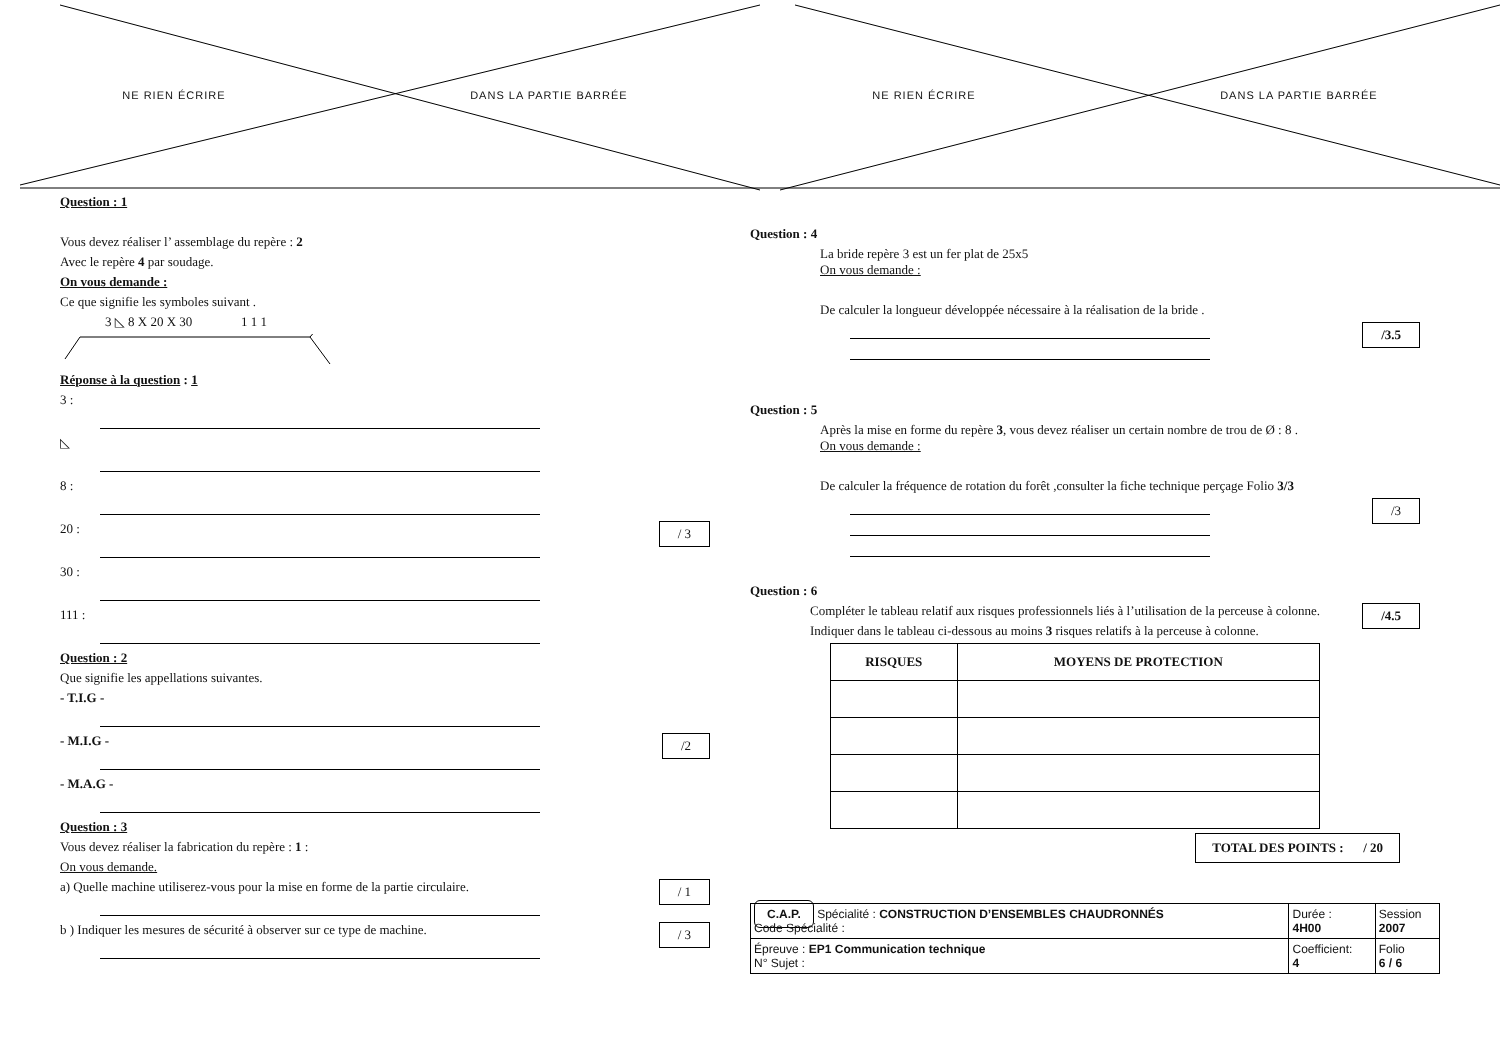NE RIEN ÉCRIRE DANS LA PARTIE BARRÉE
NE RIEN ÉCRIRE DANS LA PARTIE BARRÉE
Question : 1
Vous devez réaliser l’ assemblage du repère : 2
Avec le repère 4 par soudage.
On vous demande :
Ce que signifie les symboles suivant .
3 ◺ 8 X 20 X 30 1 1 1
Réponse à la question : 1
3 :
◺
8 :
20 : / 3
30 :
111 :
Question : 2
Que signifie les appellations suivantes.
- T.I.G -
- M.I.G - /2
- M.A.G -
Question : 3
Vous devez réaliser la fabrication du repère : 1 :
On vous demande.
a) Quelle machine utiliserez-vous pour la mise en forme de la partie circulaire. / 1
b ) Indiquer les mesures de sécurité à observer sur ce type de machine. / 3
Question : 4
La bride repère 3 est un fer plat de 25x5
On vous demande :
De calculer la longueur développée nécessaire à la réalisation de la bride .
/3.5
Question : 5
Après la mise en forme du repère 3, vous devez réaliser un certain nombre de trou de Ø : 8 .
On vous demande :
De calculer la fréquence de rotation du forêt ,consulter la fiche technique perçage Folio 3/3
/3
Question : 6
Compléter le tableau relatif aux risques professionnels liés à l’utilisation de la perceuse à colonne. /4.5
Indiquer dans le tableau ci-dessous au moins 3 risques relatifs à la perceuse à colonne.
| RISQUES | MOYENS DE PROTECTION |
| --- | --- |
TOTAL DES POINTS : / 20
| C.A.P. Spécialité : CONSTRUCTION D’ENSEMBLES CHAUDRONNÉS Code Spécialité : | Durée : 4H00 | Session 2007 |
| Épreuve : EP1 Communication technique N° Sujet : | Coefficient: 4 | Folio 6 / 6 |